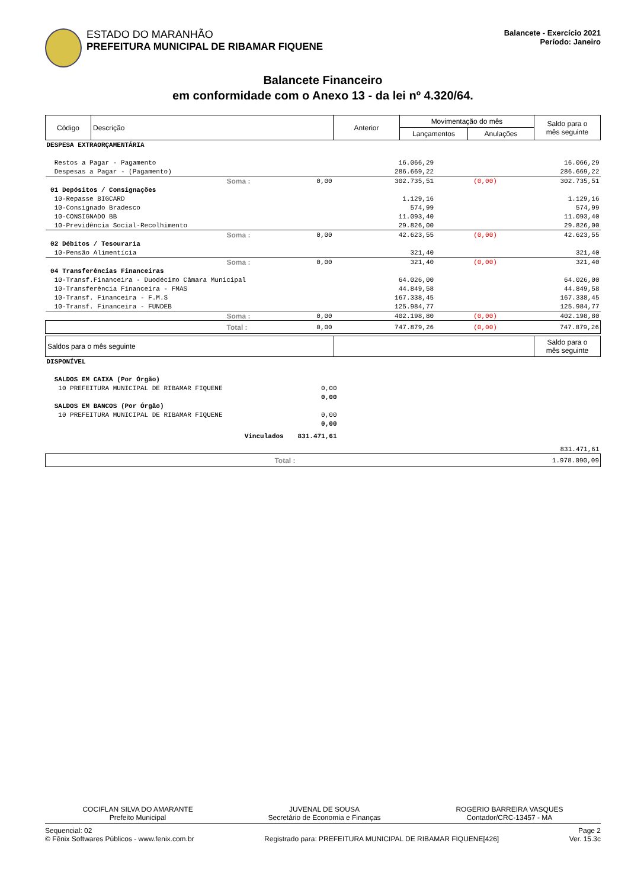ESTADO DO MARANHÃO
PREFEITURA MUNICIPAL DE RIBAMAR FIQUENE
Balancete - Exercício 2021
Período: Janeiro
Balancete Financeiro
em conformidade com o Anexo 13 - da lei nº 4.320/64.
| Código | Descrição | Anterior | Movimentação do mês | | Saldo para o mês seguinte |
| | | | Lançamentos | Anulações | |
| DESPESA EXTRAORÇAMENTÁRIA | | | | | |
| Restos a Pagar - Pagamento | | | 16.066,29 | | 16.066,29 |
| Despesas a Pagar - (Pagamento) | | | 286.669,22 | | 286.669,22 |
| | Soma : | 0,00 | 302.735,51 | (0,00) | 302.735,51 |
| 01 Depósitos / Consignações | | | | | |
| 10-Repasse BIGCARD | | | 1.129,16 | | 1.129,16 |
| 10-Consignado Bradesco | | | 574,99 | | 574,99 |
| 10-CONSIGNADO BB | | | 11.093,40 | | 11.093,40 |
| 10-Previdência Social-Recolhimento | | | 29.826,00 | | 29.826,00 |
| | Soma : | 0,00 | 42.623,55 | (0,00) | 42.623,55 |
| 02 Débitos / Tesouraria | | | | | |
| 10-Pensão Alimentícia | | | 321,40 | | 321,40 |
| | Soma : | 0,00 | 321,40 | (0,00) | 321,40 |
| 04 Transferências Financeiras | | | | | |
| 10-Transf.Financeira - Duodécimo Câmara Municipal | | | 64.026,00 | | 64.026,00 |
| 10-Transferência Financeira - FMAS | | | 44.849,58 | | 44.849,58 |
| 10-Transf. Financeira - F.M.S | | | 167.338,45 | | 167.338,45 |
| 10-Transf. Financeira - FUNDEB | | | 125.984,77 | | 125.984,77 |
| | Soma : | 0,00 | 402.198,80 | (0,00) | 402.198,80 |
| | Total : | 0,00 | 747.879,26 | (0,00) | 747.879,26 |
| Saldos para o mês seguinte | | Saldo para o mês seguinte |
| DISPONÍVEL | | |
| SALDOS EM CAIXA (Por Órgão) | | |
| 10 PREFEITURA MUNICIPAL DE RIBAMAR FIQUENE | 0,00 | |
| | 0,00 | |
| SALDOS EM BANCOS (Por Órgão) | | |
| 10 PREFEITURA MUNICIPAL DE RIBAMAR FIQUENE | 0,00 | |
| | 0,00 | |
| Vinculados | 831.471,61 | |
| | | 831.471,61 |
| Total : | | 1.978.090,09 |
COCIFLAN SILVA DO AMARANTE
Prefeito Municipal
JUVENAL DE SOUSA
Secretário de Economia e Finanças
ROGERIO BARREIRA VASQUES
Contador/CRC-13457 - MA
Sequencial: 02
© Fênix Softwares Públicos - www.fenix.com.br
Registrado para: PREFEITURA MUNICIPAL DE RIBAMAR FIQUENE[426]
Page 2
Ver. 15.3c